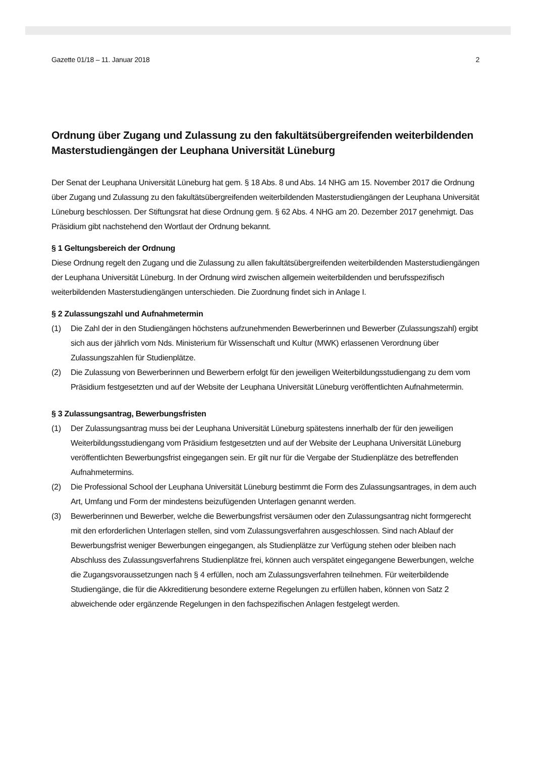Gazette 01/18 – 11. Januar 2018 2
Ordnung über Zugang und Zulassung zu den fakultätsübergreifenden weiterbildenden Master­studiengängen der Leuphana Universität Lüneburg
Der Senat der Leuphana Universität Lüneburg hat gem. § 18 Abs. 8 und Abs. 14 NHG am 15. November 2017 die Ordnung über Zugang und Zulassung zu den fakultätsübergreifenden weiterbildenden Masterstudiengängen der Leuphana Universität Lüneburg beschlossen. Der Stiftungsrat hat diese Ordnung gem. § 62 Abs. 4 NHG am 20. Dezember 2017 genehmigt. Das Präsidium gibt nachstehend den Wortlaut der Ordnung bekannt.
§ 1 Geltungsbereich der Ordnung
Diese Ordnung regelt den Zugang und die Zulassung zu allen fakultätsübergreifenden weiterbildenden Masterstudiengängen der Leuphana Universität Lüneburg. In der Ordnung wird zwischen allgemein weiterbildenden und berufsspezifisch weiterbildenden Masterstudiengängen unterschieden. Die Zuordnung findet sich in Anlage I.
§ 2 Zulassungszahl und Aufnahmetermin
(1) Die Zahl der in den Studiengängen höchstens aufzunehmenden Bewerberinnen und Bewerber (Zulassungszahl) ergibt sich aus der jährlich vom Nds. Ministerium für Wissenschaft und Kultur (MWK) erlassenen Verordnung über Zulassungszahlen für Studienplätze.
(2) Die Zulassung von Bewerberinnen und Bewerbern erfolgt für den jeweiligen Weiterbildungsstudiengang zu dem vom Präsidium festgesetzten und auf der Website der Leuphana Universität Lüneburg veröffentlichten Aufnahmetermin.
§ 3 Zulassungsantrag, Bewerbungsfristen
(1) Der Zulassungsantrag muss bei der Leuphana Universität Lüneburg spätestens innerhalb der für den jeweiligen Weiterbildungsstudiengang vom Präsidium festgesetzten und auf der Website der Leuphana Universität Lüneburg veröffentlichten Bewerbungsfrist eingegangen sein. Er gilt nur für die Vergabe der Studienplätze des betreffenden Aufnahmetermins.
(2) Die Professional School der Leuphana Universität Lüneburg bestimmt die Form des Zulassungsantrages, in dem auch Art, Umfang und Form der mindestens beizufügenden Unterlagen genannt werden.
(3) Bewerberinnen und Bewerber, welche die Bewerbungsfrist versäumen oder den Zulassungsantrag nicht formgerecht mit den erforderlichen Unterlagen stellen, sind vom Zulassungsverfahren ausgeschlossen. Sind nach Ablauf der Bewerbungsfrist weniger Bewerbungen eingegangen, als Studienplätze zur Verfügung stehen oder bleiben nach Abschluss des Zulassungsverfahrens Studienplätze frei, können auch verspätet eingegangene Bewerbungen, welche die Zugangsvoraussetzungen nach § 4 erfüllen, noch am Zulassungsverfahren teilnehmen. Für weiterbildende Studiengänge, die für die Akkreditierung besondere externe Regelungen zu erfüllen haben, können von Satz 2 abweichende oder ergänzende Regelungen in den fachspezifischen Anlagen festgelegt werden.